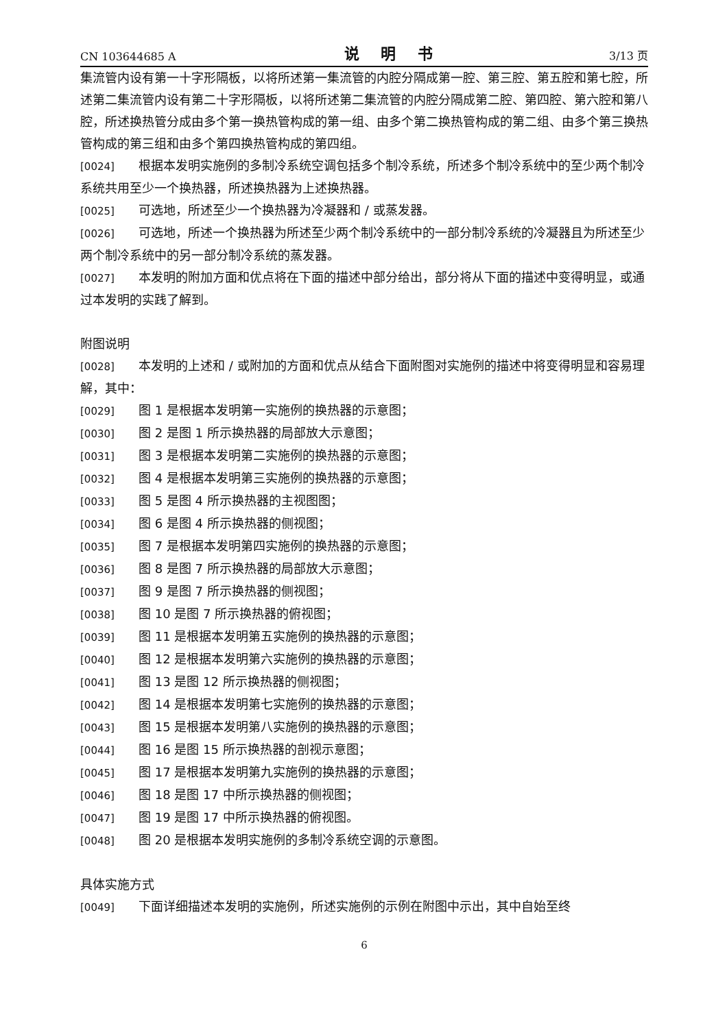CN 103644685 A 说 明 书 3/13 页
集流管内设有第一十字形隔板，以将所述第一集流管的内腔分隔成第一腔、第三腔、第五腔和第七腔，所述第二集流管内设有第二十字形隔板，以将所述第二集流管的内腔分隔成第二腔、第四腔、第六腔和第八腔，所述换热管分成由多个第一换热管构成的第一组、由多个第二换热管构成的第二组、由多个第三换热管构成的第三组和由多个第四换热管构成的第四组。
[0024] 根据本发明实施例的多制冷系统空调包括多个制冷系统，所述多个制冷系统中的至少两个制冷系统共用至少一个换热器，所述换热器为上述换热器。
[0025] 可选地，所述至少一个换热器为冷凝器和 / 或蒸发器。
[0026] 可选地，所述一个换热器为所述至少两个制冷系统中的一部分制冷系统的冷凝器且为所述至少两个制冷系统中的另一部分制冷系统的蒸发器。
[0027] 本发明的附加方面和优点将在下面的描述中部分给出，部分将从下面的描述中变得明显，或通过本发明的实践了解到。
附图说明
[0028] 本发明的上述和 / 或附加的方面和优点从结合下面附图对实施例的描述中将变得明显和容易理解，其中：
[0029] 图 1 是根据本发明第一实施例的换热器的示意图；
[0030] 图 2 是图 1 所示换热器的局部放大示意图；
[0031] 图 3 是根据本发明第二实施例的换热器的示意图；
[0032] 图 4 是根据本发明第三实施例的换热器的示意图；
[0033] 图 5 是图 4 所示换热器的主视图图；
[0034] 图 6 是图 4 所示换热器的侧视图；
[0035] 图 7 是根据本发明第四实施例的换热器的示意图；
[0036] 图 8 是图 7 所示换热器的局部放大示意图；
[0037] 图 9 是图 7 所示换热器的侧视图；
[0038] 图 10 是图 7 所示换热器的俯视图；
[0039] 图 11 是根据本发明第五实施例的换热器的示意图；
[0040] 图 12 是根据本发明第六实施例的换热器的示意图；
[0041] 图 13 是图 12 所示换热器的侧视图；
[0042] 图 14 是根据本发明第七实施例的换热器的示意图；
[0043] 图 15 是根据本发明第八实施例的换热器的示意图；
[0044] 图 16 是图 15 所示换热器的剖视示意图；
[0045] 图 17 是根据本发明第九实施例的换热器的示意图；
[0046] 图 18 是图 17 中所示换热器的侧视图；
[0047] 图 19 是图 17 中所示换热器的俯视图。
[0048] 图 20 是根据本发明实施例的多制冷系统空调的示意图。
具体实施方式
[0049] 下面详细描述本发明的实施例，所述实施例的示例在附图中示出，其中自始至终
6